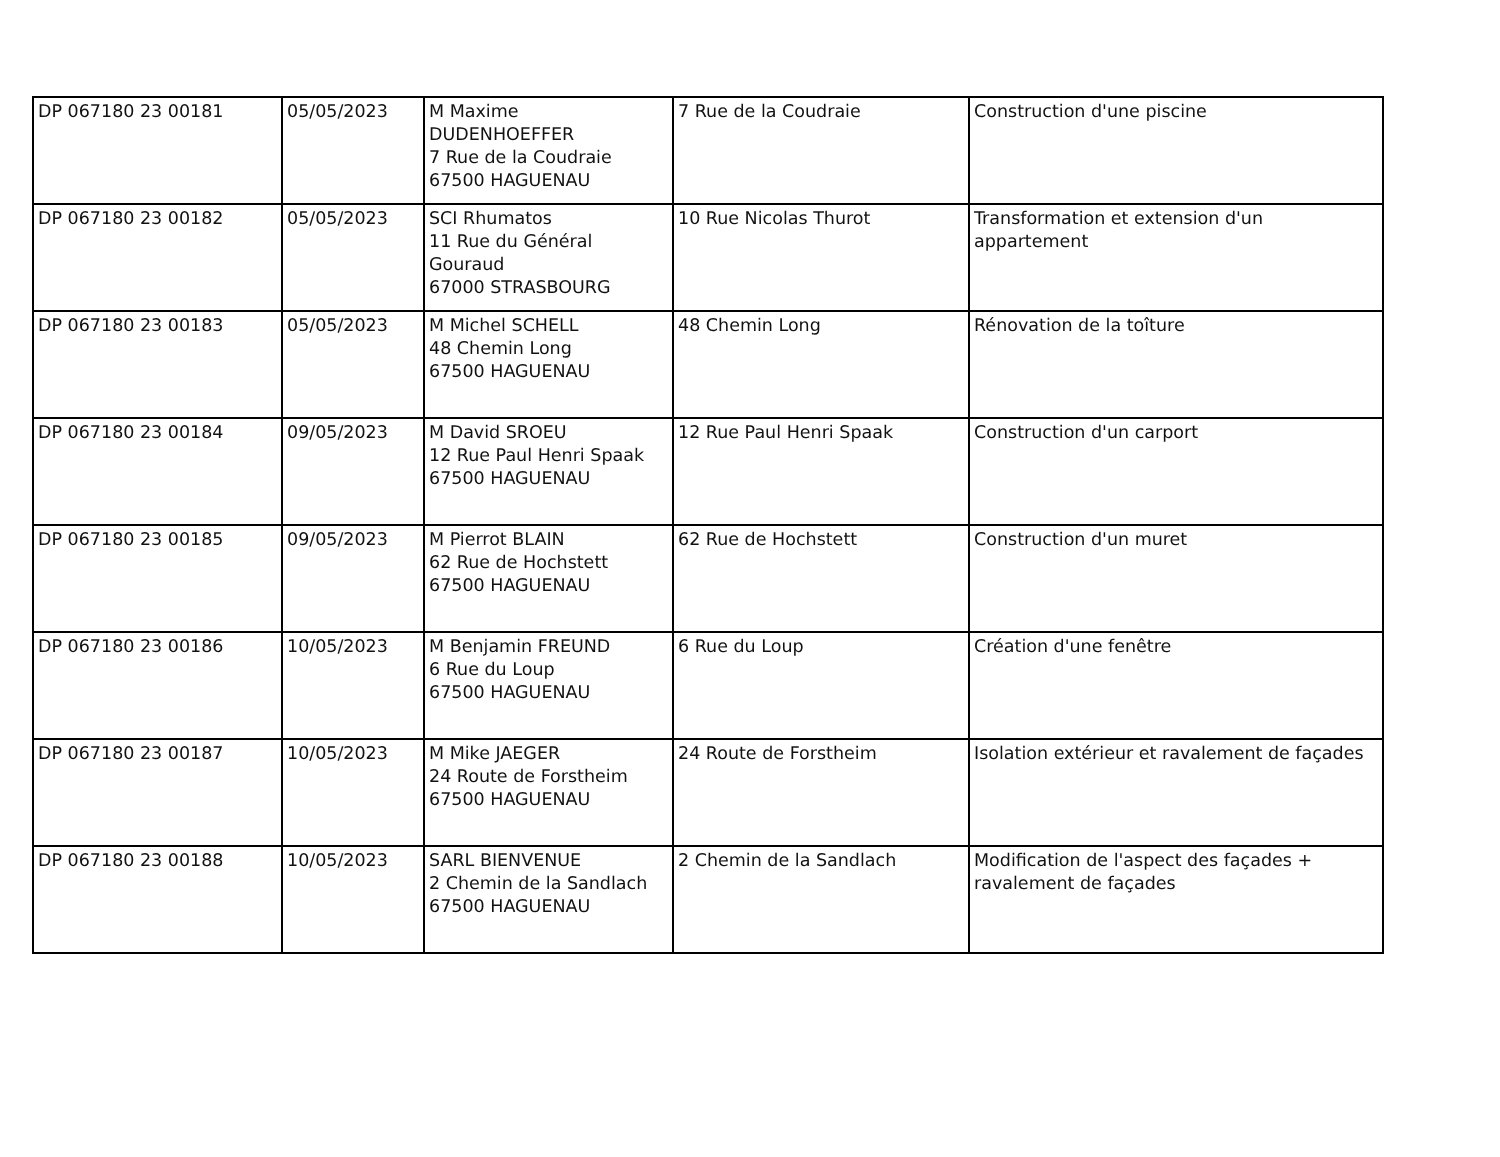| DP 067180 23 00181 | 05/05/2023 | M Maxime DUDENHOEFFER 7 Rue de la Coudraie 67500 HAGUENAU | 7 Rue de la Coudraie | Construction d'une piscine |
| DP 067180 23 00182 | 05/05/2023 | SCI Rhumatos 11 Rue du Général Gouraud 67000 STRASBOURG | 10 Rue Nicolas Thurot | Transformation et extension d'un appartement |
| DP 067180 23 00183 | 05/05/2023 | M Michel SCHELL 48 Chemin Long 67500 HAGUENAU | 48 Chemin Long | Rénovation de la toîture |
| DP 067180 23 00184 | 09/05/2023 | M David SROEU 12 Rue Paul Henri Spaak 67500 HAGUENAU | 12 Rue Paul Henri Spaak | Construction d'un carport |
| DP 067180 23 00185 | 09/05/2023 | M Pierrot BLAIN 62 Rue de Hochstett 67500 HAGUENAU | 62 Rue de Hochstett | Construction d'un muret |
| DP 067180 23 00186 | 10/05/2023 | M Benjamin FREUND 6 Rue du Loup 67500 HAGUENAU | 6 Rue du Loup | Création d'une fenêtre |
| DP 067180 23 00187 | 10/05/2023 | M Mike JAEGER 24 Route de Forstheim 67500 HAGUENAU | 24 Route de Forstheim | Isolation extérieur et ravalement de façades |
| DP 067180 23 00188 | 10/05/2023 | SARL BIENVENUE 2 Chemin de la Sandlach 67500 HAGUENAU | 2 Chemin de la Sandlach | Modification de l'aspect des façades + ravalement de façades |